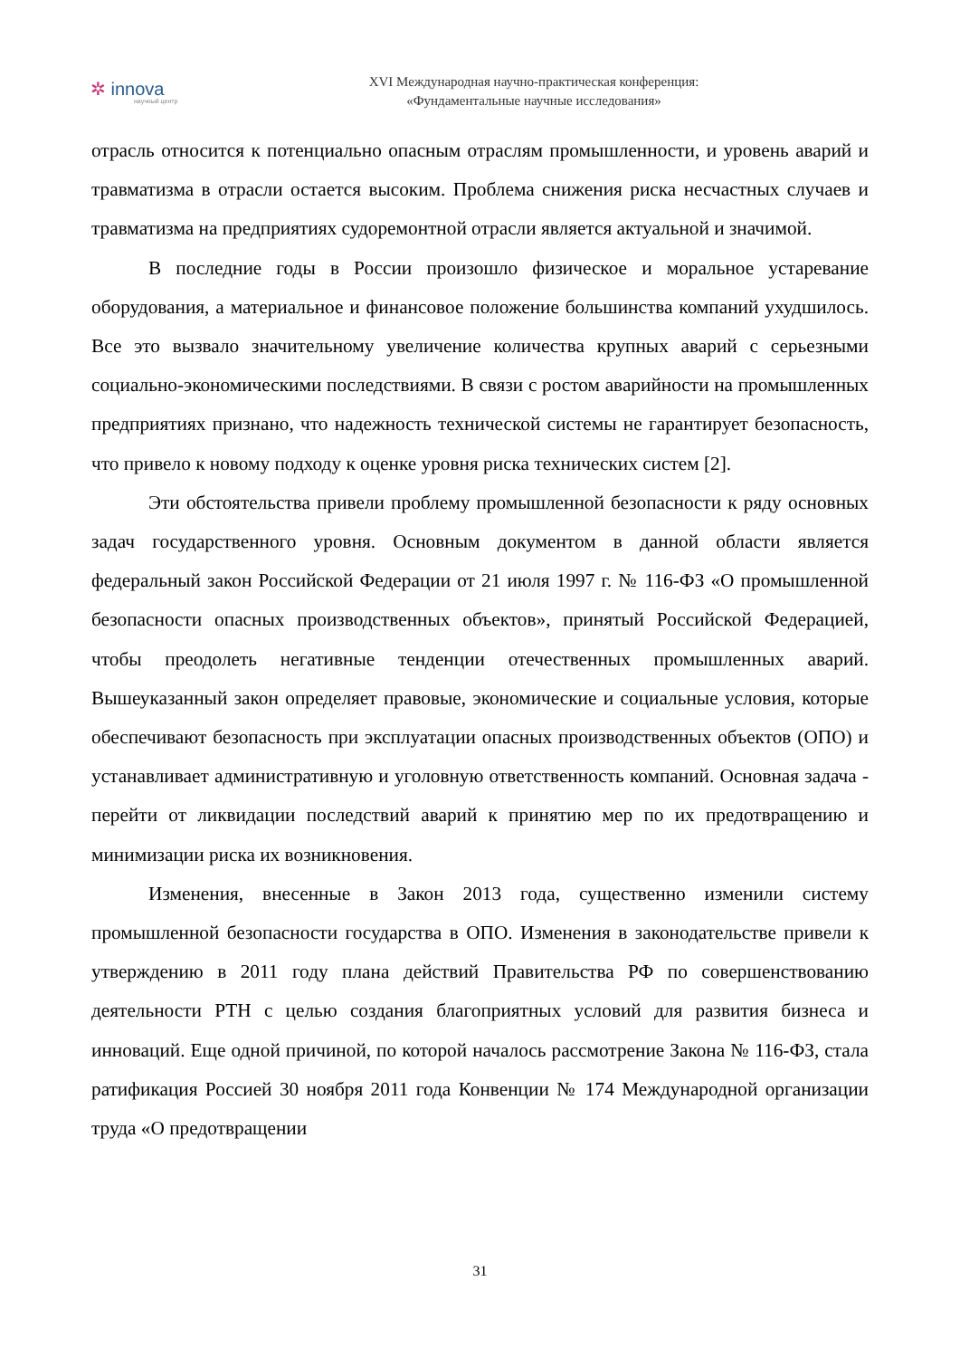✲ innova
научный центр
XVI Международная научно-практическая конференция:
«Фундаментальные научные исследования»
отрасль относится к потенциально опасным отраслям промышленности, и уровень аварий и травматизма в отрасли остается высоким. Проблема снижения риска несчастных случаев и травматизма на предприятиях судоремонтной отрасли является актуальной и значимой.
В последние годы в России произошло физическое и моральное устаревание оборудования, а материальное и финансовое положение большинства компаний ухудшилось. Все это вызвало значительному увеличение количества крупных аварий с серьезными социально-экономическими последствиями. В связи с ростом аварийности на промышленных предприятиях признано, что надежность технической системы не гарантирует безопасность, что привело к новому подходу к оценке уровня риска технических систем [2].
Эти обстоятельства привели проблему промышленной безопасности к ряду основных задач государственного уровня. Основным документом в данной области является федеральный закон Российской Федерации от 21 июля 1997 г. № 116-ФЗ «О промышленной безопасности опасных производственных объектов», принятый Российской Федерацией, чтобы преодолеть негативные тенденции отечественных промышленных аварий. Вышеуказанный закон определяет правовые, экономические и социальные условия, которые обеспечивают безопасность при эксплуатации опасных производственных объектов (ОПО) и устанавливает административную и уголовную ответственность компаний. Основная задача - перейти от ликвидации последствий аварий к принятию мер по их предотвращению и минимизации риска их возникновения.
Изменения, внесенные в Закон 2013 года, существенно изменили систему промышленной безопасности государства в ОПО. Изменения в законодательстве привели к утверждению в 2011 году плана действий Правительства РФ по совершенствованию деятельности РТН с целью создания благоприятных условий для развития бизнеса и инноваций. Еще одной причиной, по которой началось рассмотрение Закона № 116-ФЗ, стала ратификация Россией 30 ноября 2011 года Конвенции № 174 Международной организации труда «О предотвращении
31